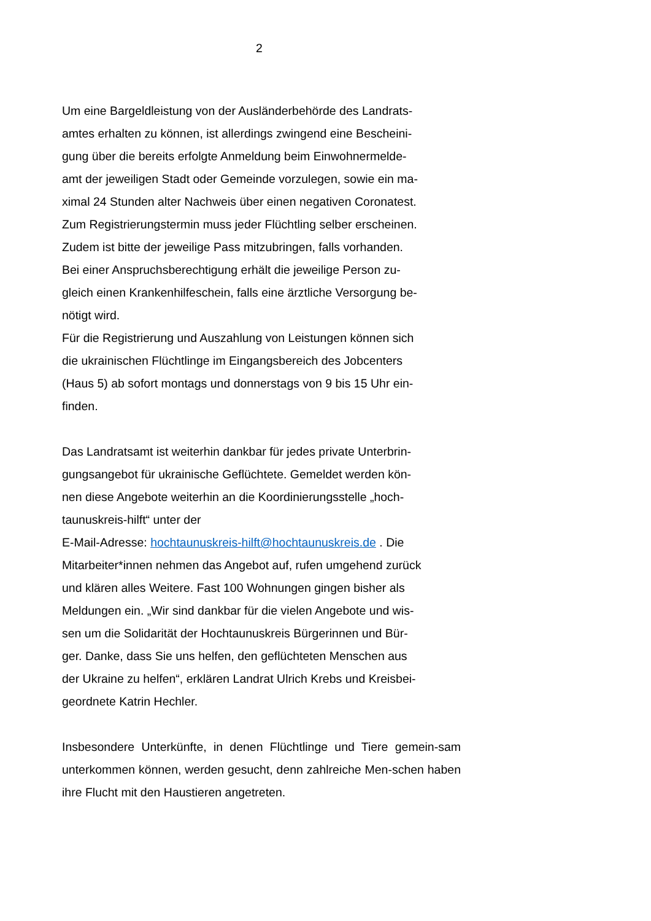2
Um eine Bargeldleistung von der Ausländerbehörde des Landrats-
amtes erhalten zu können, ist allerdings zwingend eine Bescheini-
gung über die bereits erfolgte Anmeldung beim Einwohnermelde-
amt der jeweiligen Stadt oder Gemeinde vorzulegen, sowie ein ma-
ximal 24 Stunden alter Nachweis über einen negativen Coronatest.
Zum Registrierungstermin muss jeder Flüchtling selber erscheinen.
Zudem ist bitte der jeweilige Pass mitzubringen, falls vorhanden.
Bei einer Anspruchsberechtigung erhält die jeweilige Person zu-
gleich einen Krankenhilfeschein, falls eine ärztliche Versorgung be-
nötigt wird.
Für die Registrierung und Auszahlung von Leistungen können sich
die ukrainischen Flüchtlinge im Eingangsbereich des Jobcenters
(Haus 5) ab sofort montags und donnerstags von 9 bis 15 Uhr ein-
finden.
Das Landratsamt ist weiterhin dankbar für jedes private Unterbrin-
gungsangebot für ukrainische Geflüchtete. Gemeldet werden kön-
nen diese Angebote weiterhin an die Koordinierungsstelle „hoch-
taunuskreis-hilft“ unter der
E-Mail-Adresse: hochtaunuskreis-hilft@hochtaunuskreis.de . Die
Mitarbeiter*innen nehmen das Angebot auf, rufen umgehend zurück
und klären alles Weitere. Fast 100 Wohnungen gingen bisher als
Meldungen ein. „Wir sind dankbar für die vielen Angebote und wis-
sen um die Solidarität der Hochtaunuskreis Bürgerinnen und Bür-
ger. Danke, dass Sie uns helfen, den geflüchteten Menschen aus
der Ukraine zu helfen“, erklären Landrat Ulrich Krebs und Kreisbei-
geordnete Katrin Hechler.
Insbesondere Unterkünfte, in denen Flüchtlinge und Tiere gemein-sam unterkommen können, werden gesucht, denn zahlreiche Men-schen haben ihre Flucht mit den Haustieren angetreten.